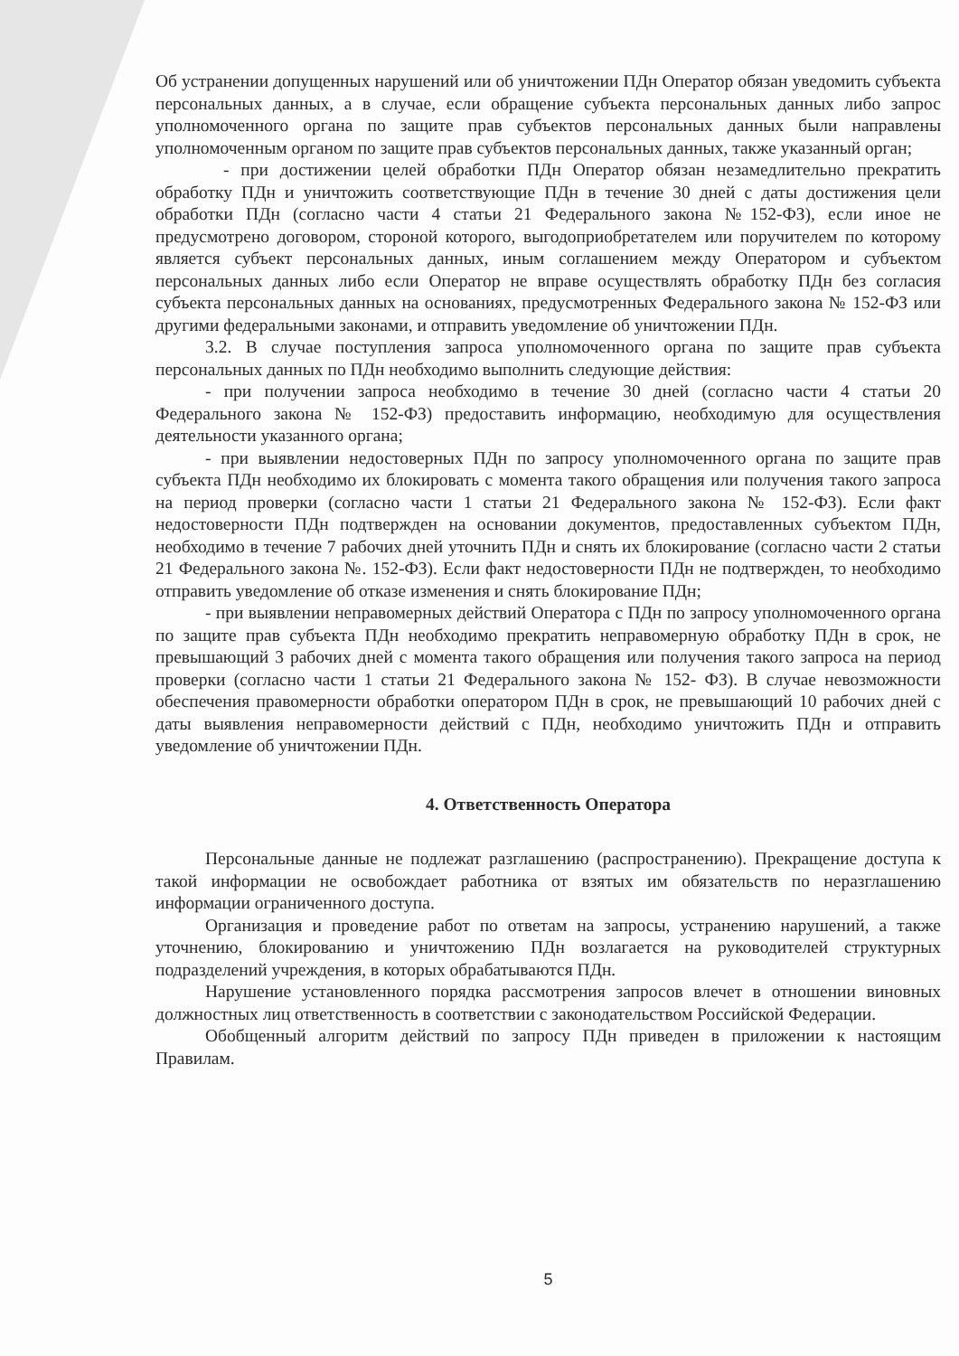Об устранении допущенных нарушений или об уничтожении ПДн Оператор обязан уведомить субъекта персональных данных, а в случае, если обращение субъекта персональных данных либо запрос уполномоченного органа по защите прав субъектов персональных данных были направлены уполномоченным органом по защите прав субъектов персональных данных, также указанный орган;
- при достижении целей обработки ПДн Оператор обязан незамедлительно прекратить обработку ПДн и уничтожить соответствующие ПДн в течение 30 дней с даты достижения цели обработки ПДн (согласно части 4 статьи 21 Федерального закона №152-ФЗ), если иное не предусмотрено договором, стороной которого, выгодоприобретателем или поручителем по которому является субъект персональных данных, иным соглашением между Оператором и субъектом персональных данных либо если Оператор не вправе осуществлять обработку ПДн без согласия субъекта персональных данных на основаниях, предусмотренных Федерального закона № 152-ФЗ или другими федеральными законами, и отправить уведомление об уничтожении ПДн.
3.2. В случае поступления запроса уполномоченного органа по защите прав субъекта персональных данных по ПДн необходимо выполнить следующие действия:
- при получении запроса необходимо в течение 30 дней (согласно части 4 статьи 20 Федерального закона № 152-ФЗ) предоставить информацию, необходимую для осуществления деятельности указанного органа;
- при выявлении недостоверных ПДн по запросу уполномоченного органа по защите прав субъекта ПДн необходимо их блокировать с момента такого обращения или получения такого запроса на период проверки (согласно части 1 статьи 21 Федерального закона № 152-ФЗ). Если факт недостоверности ПДн подтвержден на основании документов, предоставленных субъектом ПДн, необходимо в течение 7 рабочих дней уточнить ПДн и снять их блокирование (согласно части 2 статьи 21 Федерального закона №. 152-ФЗ). Если факт недостоверности ПДн не подтвержден, то необходимо отправить уведомление об отказе изменения и снять блокирование ПДн;
- при выявлении неправомерных действий Оператора с ПДн по запросу уполномоченного органа по защите прав субъекта ПДн необходимо прекратить неправомерную обработку ПДн в срок, не превышающий 3 рабочих дней с момента такого обращения или получения такого запроса на период проверки (согласно части 1 статьи 21 Федерального закона № 152- ФЗ). В случае невозможности обеспечения правомерности обработки оператором ПДн в срок, не превышающий 10 рабочих дней с даты выявления неправомерности действий с ПДн, необходимо уничтожить ПДн и отправить уведомление об уничтожении ПДн.
4. Ответственность Оператора
Персональные данные не подлежат разглашению (распространению). Прекращение доступа к такой информации не освобождает работника от взятых им обязательств по неразглашению информации ограниченного доступа.
Организация и проведение работ по ответам на запросы, устранению нарушений, а также уточнению, блокированию и уничтожению ПДн возлагается на руководителей структурных подразделений учреждения, в которых обрабатываются ПДн.
Нарушение установленного порядка рассмотрения запросов влечет в отношении виновных должностных лиц ответственность в соответствии с законодательством Российской Федерации.
Обобщенный алгоритм действий по запросу ПДн приведен в приложении к настоящим Правилам.
5